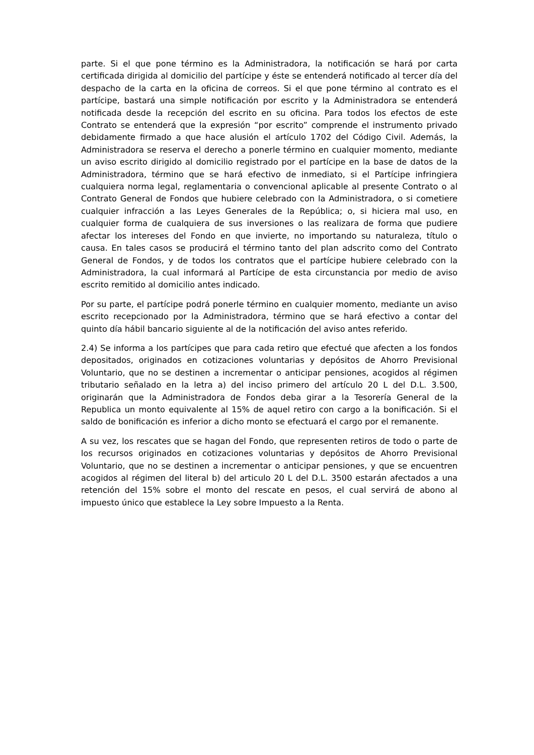parte. Si el que pone término es la Administradora, la notificación se hará por carta certificada dirigida al domicilio del partícipe y éste se entenderá notificado al tercer día del despacho de la carta en la oficina de correos. Si el que pone término al contrato es el partícipe, bastará una simple notificación por escrito y la Administradora se entenderá notificada desde la recepción del escrito en su oficina. Para todos los efectos de este Contrato se entenderá que la expresión “por escrito” comprende el instrumento privado debidamente firmado a que hace alusión el artículo 1702 del Código Civil. Además, la Administradora se reserva el derecho a ponerle término en cualquier momento, mediante un aviso escrito dirigido al domicilio registrado por el partícipe en la base de datos de la Administradora, término que se hará efectivo de inmediato, si el Partícipe infringiera cualquiera norma legal, reglamentaria o convencional aplicable al presente Contrato o al Contrato General de Fondos que hubiere celebrado con la Administradora, o si cometiere cualquier infracción a las Leyes Generales de la República; o, si hiciera mal uso, en cualquier forma de cualquiera de sus inversiones o las realizara de forma que pudiere afectar los intereses del Fondo en que invierte, no importando su naturaleza, título o causa. En tales casos se producirá el término tanto del plan adscrito como del Contrato General de Fondos, y de todos los contratos que el partícipe hubiere celebrado con la Administradora, la cual informará al Partícipe de esta circunstancia por medio de aviso escrito remitido al domicilio antes indicado.
Por su parte, el partícipe podrá ponerle término en cualquier momento, mediante un aviso escrito recepcionado por la Administradora, término que se hará efectivo a contar del quinto día hábil bancario siguiente al de la notificación del aviso antes referido.
2.4) Se informa a los partícipes que para cada retiro que efectué que afecten a los fondos depositados, originados en cotizaciones voluntarias y depósitos de Ahorro Previsional Voluntario, que no se destinen a incrementar o anticipar pensiones, acogidos al régimen tributario señalado en la letra a) del inciso primero del artículo 20 L del D.L. 3.500, originarán que la Administradora de Fondos deba girar a la Tesorería General de la Republica un monto equivalente al 15% de aquel retiro con cargo a la bonificación. Si el saldo de bonificación es inferior a dicho monto se efectuará el cargo por el remanente.
A su vez, los rescates que se hagan del Fondo, que representen retiros de todo o parte de los recursos originados en cotizaciones voluntarias y depósitos de Ahorro Previsional Voluntario, que no se destinen a incrementar o anticipar pensiones, y que se encuentren acogidos al régimen del literal b) del articulo 20 L del D.L. 3500 estarán afectados a una retención del 15% sobre el monto del rescate en pesos, el cual servirá de abono al impuesto único que establece la Ley sobre Impuesto a la Renta.